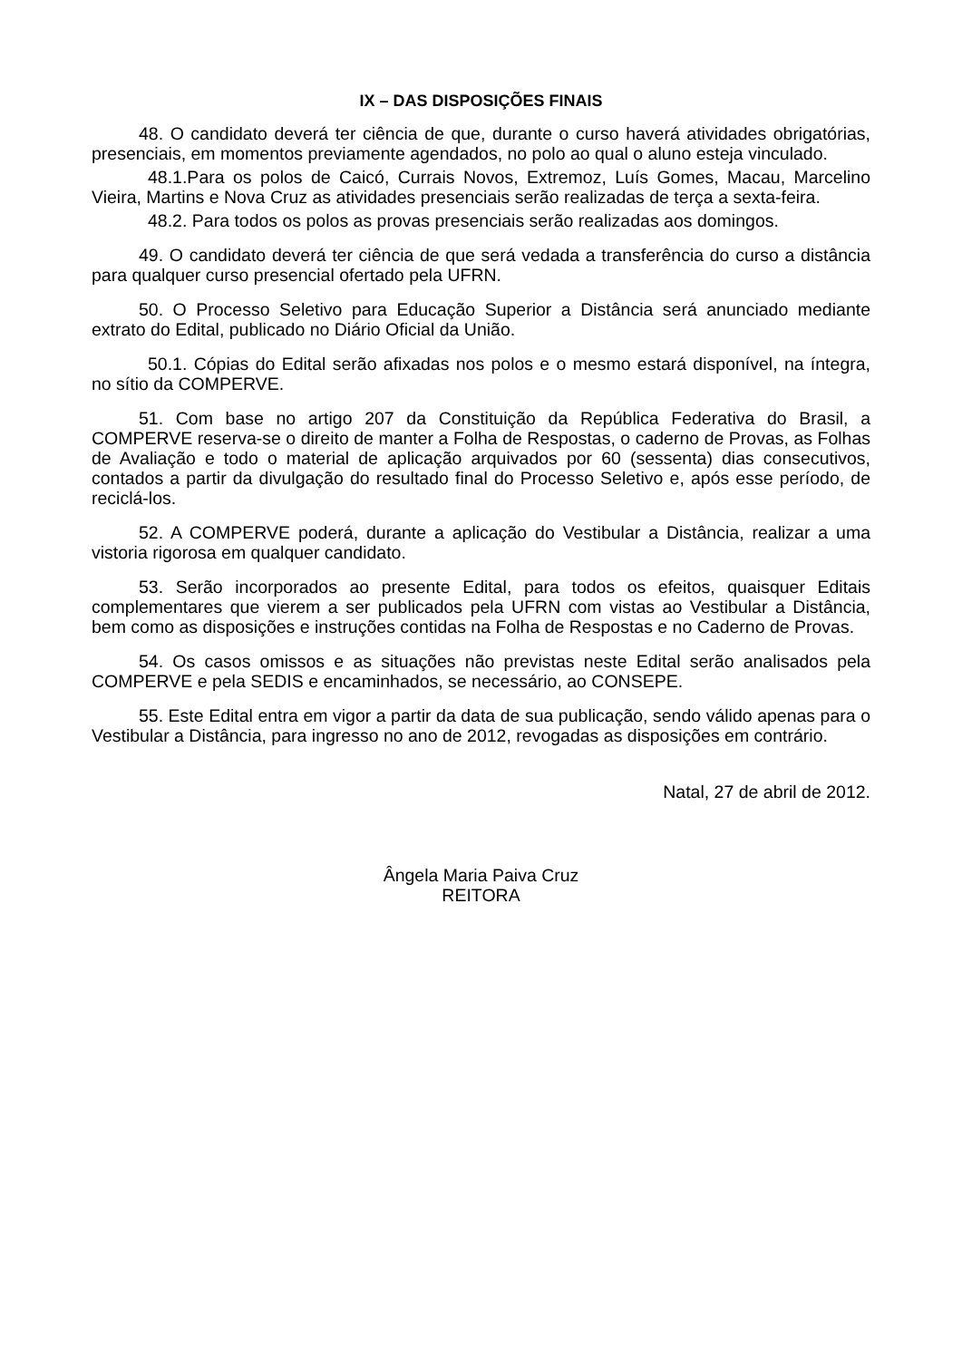IX – DAS DISPOSIÇÕES FINAIS
48. O candidato deverá ter ciência de que, durante o curso haverá atividades obrigatórias, presenciais, em momentos previamente agendados, no polo ao qual o aluno esteja vinculado.
48.1.Para os polos de Caicó, Currais Novos, Extremoz, Luís Gomes, Macau, Marcelino Vieira, Martins e Nova Cruz as atividades presenciais serão realizadas de terça a sexta-feira.
48.2. Para todos os polos as provas presenciais serão realizadas aos domingos.
49. O candidato deverá ter ciência de que será vedada a transferência do curso a distância para qualquer curso presencial ofertado pela UFRN.
50. O Processo Seletivo para Educação Superior a Distância será anunciado mediante extrato do Edital, publicado no Diário Oficial da União.
50.1. Cópias do Edital serão afixadas nos polos e o mesmo estará disponível, na íntegra, no sítio da COMPERVE.
51. Com base no artigo 207 da Constituição da República Federativa do Brasil, a COMPERVE reserva-se o direito de manter a Folha de Respostas, o caderno de Provas, as Folhas de Avaliação e todo o material de aplicação arquivados por 60 (sessenta) dias consecutivos, contados a partir da divulgação do resultado final do Processo Seletivo e, após esse período, de reciclá-los.
52. A COMPERVE poderá, durante a aplicação do Vestibular a Distância, realizar a uma vistoria rigorosa em qualquer candidato.
53. Serão incorporados ao presente Edital, para todos os efeitos, quaisquer Editais complementares que vierem a ser publicados pela UFRN com vistas ao Vestibular a Distância, bem como as disposições e instruções contidas na Folha de Respostas e no Caderno de Provas.
54. Os casos omissos e as situações não previstas neste Edital serão analisados pela COMPERVE e pela SEDIS e encaminhados, se necessário, ao CONSEPE.
55. Este Edital entra em vigor a partir da data de sua publicação, sendo válido apenas para o Vestibular a Distância, para ingresso no ano de 2012, revogadas as disposições em contrário.
Natal, 27 de abril de 2012.
Ângela Maria Paiva Cruz
REITORA